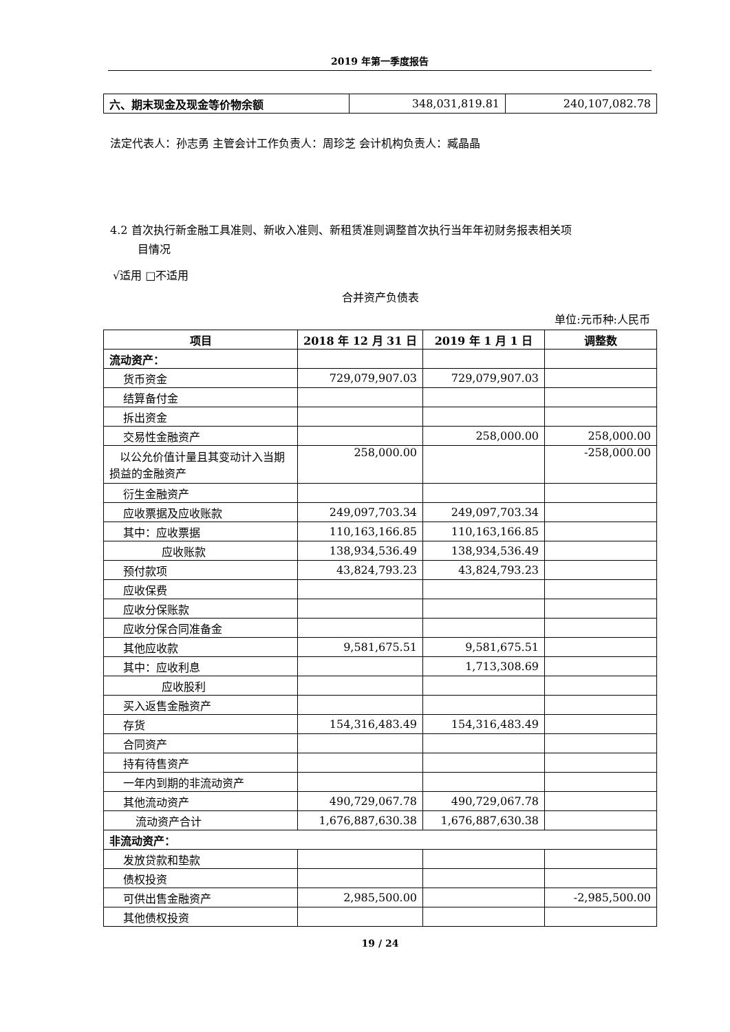2019 年第一季度报告
| 六、期末现金及现金等价物余额 | 348,031,819.81 | 240,107,082.78 |
法定代表人：孙志勇 主管会计工作负责人：周珍芝 会计机构负责人：臧晶晶
4.2 首次执行新金融工具准则、新收入准则、新租赁准则调整首次执行当年年初财务报表相关项
目情况
√适用 □不适用
合并资产负债表
单位:元币种:人民币
| 项目 | 2018 年 12 月 31 日 | 2019 年 1 月 1 日 | 调整数 |
| --- | --- | --- | --- |
| 流动资产： | | | |
| 货币资金 | 729,079,907.03 | 729,079,907.03 | |
| 结算备付金 | | | |
| 拆出资金 | | | |
| 交易性金融资产 | | 258,000.00 | 258,000.00 |
| 以公允价值计量且其变动计入当期损益的金融资产 | 258,000.00 | | -258,000.00 |
| 衍生金融资产 | | | |
| 应收票据及应收账款 | 249,097,703.34 | 249,097,703.34 | |
| 其中：应收票据 | 110,163,166.85 | 110,163,166.85 | |
| 应收账款 | 138,934,536.49 | 138,934,536.49 | |
| 预付款项 | 43,824,793.23 | 43,824,793.23 | |
| 应收保费 | | | |
| 应收分保账款 | | | |
| 应收分保合同准备金 | | | |
| 其他应收款 | 9,581,675.51 | 9,581,675.51 | |
| 其中：应收利息 | | 1,713,308.69 | |
| 应收股利 | | | |
| 买入返售金融资产 | | | |
| 存货 | 154,316,483.49 | 154,316,483.49 | |
| 合同资产 | | | |
| 持有待售资产 | | | |
| 一年内到期的非流动资产 | | | |
| 其他流动资产 | 490,729,067.78 | 490,729,067.78 | |
| 流动资产合计 | 1,676,887,630.38 | 1,676,887,630.38 | |
| 非流动资产： | | | |
| 发放贷款和垫款 | | | |
| 债权投资 | | | |
| 可供出售金融资产 | 2,985,500.00 | | -2,985,500.00 |
| 其他债权投资 | | | |
19 / 24